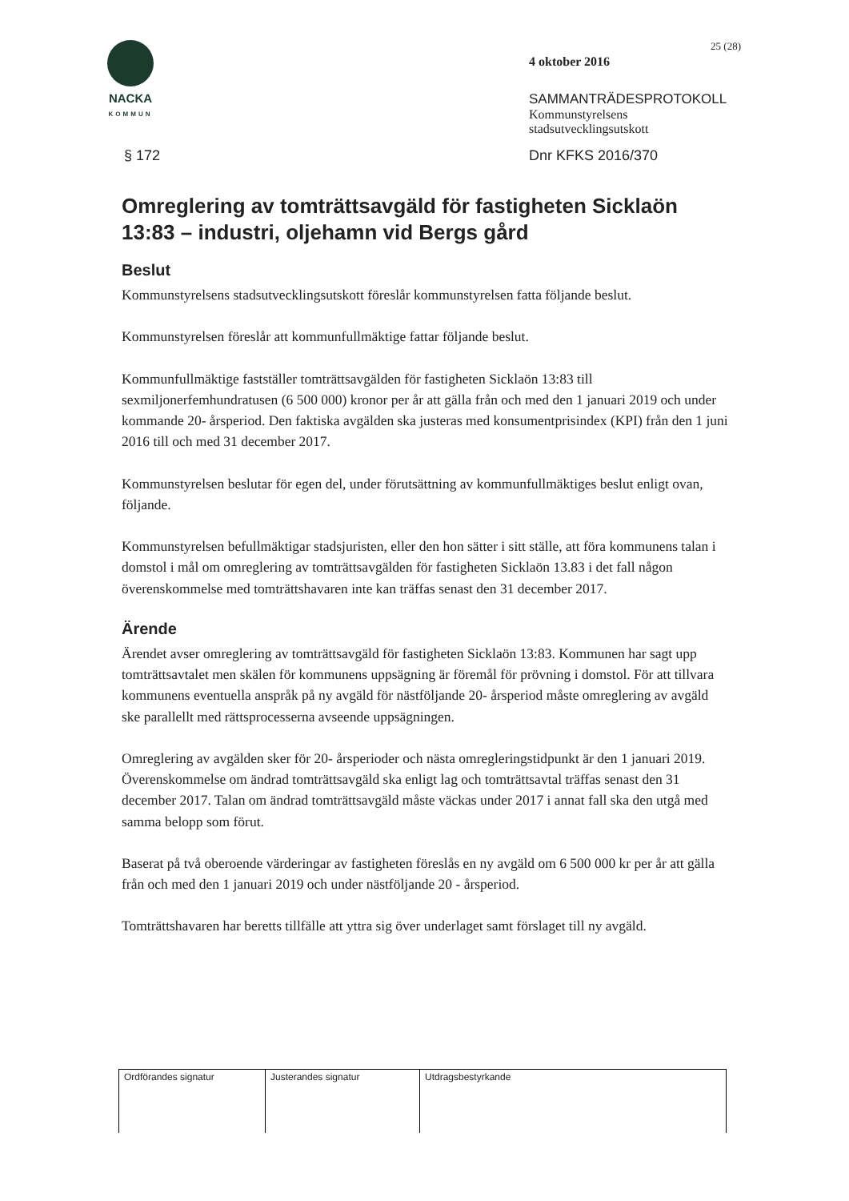NACKA
KOMMUN
25 (28)
4 oktober 2016
SAMMANTRÄDESPROTOKOLL
Kommunstyrelsens
stadsutvecklingsutskott
§ 172 Dnr KFKS 2016/370
Omreglering av tomträttsavgäld för fastigheten Sicklaön 13:83 – industri, oljehamn vid Bergs gård
Beslut
Kommunstyrelsens stadsutvecklingsutskott föreslår kommunstyrelsen fatta följande beslut.
Kommunstyrelsen föreslår att kommunfullmäktige fattar följande beslut.
Kommunfullmäktige fastställer tomträttsavgälden för fastigheten Sicklaön 13:83 till sexmiljonerfemhundratusen (6 500 000) kronor per år att gälla från och med den 1 januari 2019 och under kommande 20- årsperiod. Den faktiska avgälden ska justeras med konsumentprisindex (KPI) från den 1 juni 2016 till och med 31 december 2017.
Kommunstyrelsen beslutar för egen del, under förutsättning av kommunfullmäktiges beslut enligt ovan, följande.
Kommunstyrelsen befullmäktigar stadsjuristen, eller den hon sätter i sitt ställe, att föra kommunens talan i domstol i mål om omreglering av tomträttsavgälden för fastigheten Sicklaön 13.83 i det fall någon överenskommelse med tomträttshavaren inte kan träffas senast den 31 december 2017.
Ärende
Ärendet avser omreglering av tomträttsavgäld för fastigheten Sicklaön 13:83. Kommunen har sagt upp tomträttsavtalet men skälen för kommunens uppsägning är föremål för prövning i domstol. För att tillvara kommunens eventuella anspråk på ny avgäld för nästföljande 20- årsperiod måste omreglering av avgäld ske parallellt med rättsprocesserna avseende uppsägningen.
Omreglering av avgälden sker för 20- årsperioder och nästa omregleringstidpunkt är den 1 januari 2019. Överenskommelse om ändrad tomträttsavgäld ska enligt lag och tomträttsavtal träffas senast den 31 december 2017. Talan om ändrad tomträttsavgäld måste väckas under 2017 i annat fall ska den utgå med samma belopp som förut.
Baserat på två oberoende värderingar av fastigheten föreslås en ny avgäld om 6 500 000 kr per år att gälla från och med den 1 januari 2019 och under nästföljande 20 - årsperiod.
Tomträttshavaren har beretts tillfälle att yttra sig över underlaget samt förslaget till ny avgäld.
| Ordförandes signatur | Justerandes signatur | Utdragsbestyrkande |